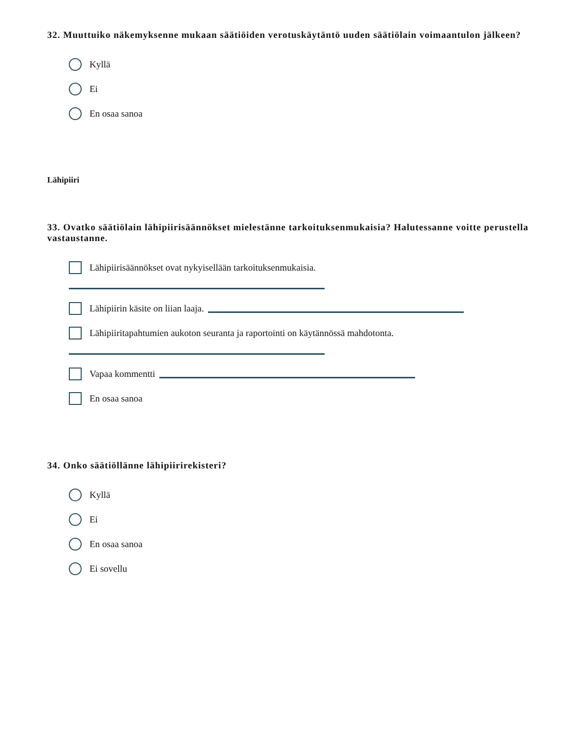32. Muuttuiko näkemyksenne mukaan säätiöiden verotuskäytäntö uuden säätiölain voimaantulon jälkeen?
Kyllä
Ei
En osaa sanoa
Lähipiiri
33. Ovatko säätiölain lähipiirisäännökset mielestänne tarkoituksenmukaisia? Halutessanne voitte perustella vastaustanne.
Lähipiirisäännökset ovat nykyisellään tarkoituksenmukaisia.
Lähipiirin käsite on liian laaja.
Lähipiiritapahtumien aukoton seuranta ja raportointi on käytännössä mahdotonta.
Vapaa kommentti
En osaa sanoa
34. Onko säätiöllänne lähipiirirekisteri?
Kyllä
Ei
En osaa sanoa
Ei sovellu